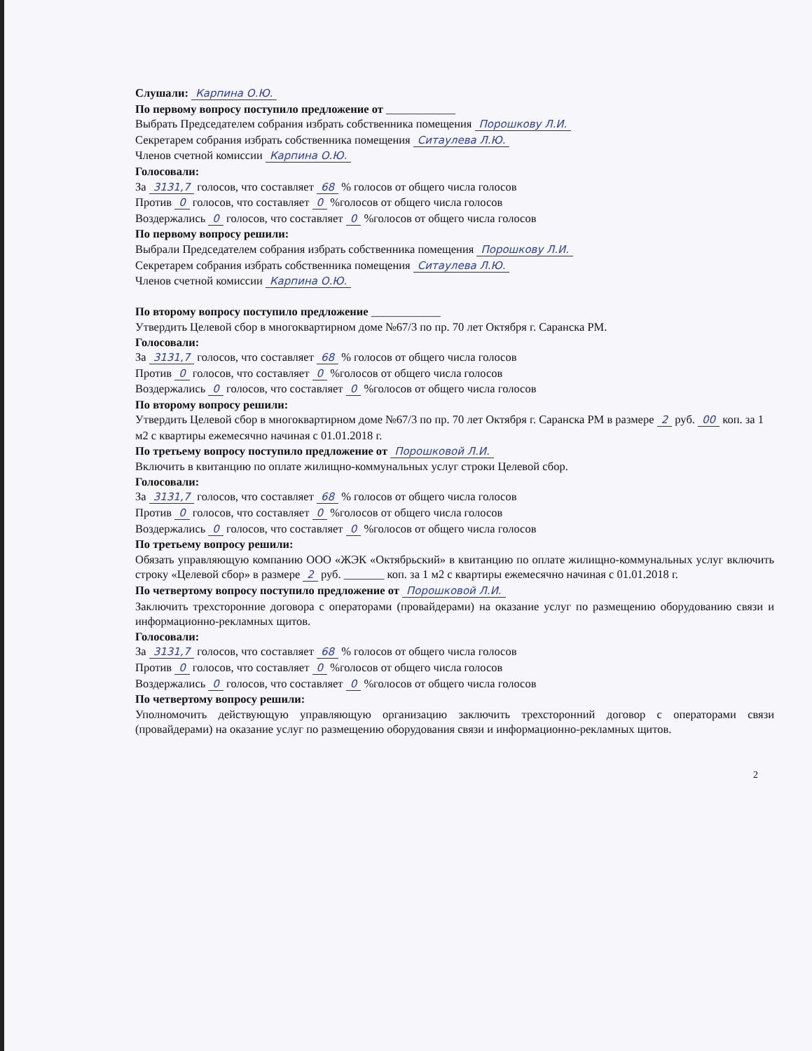Слушали: Карпина О.Ю.
По первому вопросу поступило предложение от ____________
Выбрать Председателем собрания избрать собственника помещения Порошкову Л.И.
Секретарем собрания избрать собственника помещения Ситаулева Л.Ю.
Членов счетной комиссии Карпина О.Ю.
Голосовали:
За 3131,7 голосов, что составляет 68 % голосов от общего числа голосов
Против 0 голосов, что составляет 0 %голосов от общего числа голосов
Воздержались 0 голосов, что составляет 0 %голосов от общего числа голосов
По первому вопросу решили:
Выбрали Председателем собрания избрать собственника помещения Порошкову Л.И.
Секретарем собрания избрать собственника помещения Ситаулева Л.Ю.
Членов счетной комиссии Карпина О.Ю.
По второму вопросу поступило предложение ____________
Утвердить Целевой сбор в многоквартирном доме №67/3 по пр. 70 лет Октября г. Саранска РМ.
Голосовали:
За 3131,7 голосов, что составляет 68 % голосов от общего числа голосов
Против 0 голосов, что составляет 0 %голосов от общего числа голосов
Воздержались 0 голосов, что составляет 0 %голосов от общего числа голосов
По второму вопросу решили:
Утвердить Целевой сбор в многоквартирном доме №67/3 по пр. 70 лет Октября г. Саранска РМ в размере 2 руб. 00 коп. за 1 м2 с квартиры ежемесячно начиная с 01.01.2018 г.
По третьему вопросу поступило предложение от Порошковой Л.И.
Включить в квитанцию по оплате жилищно-коммунальных услуг строки Целевой сбор.
Голосовали:
За 3131,7 голосов, что составляет 68 % голосов от общего числа голосов
Против 0 голосов, что составляет 0 %голосов от общего числа голосов
Воздержались 0 голосов, что составляет 0 %голосов от общего числа голосов
По третьему вопросу решили:
Обязать управляющую компанию ООО «ЖЭК «Октябрьский» в квитанцию по оплате жилищно-коммунальных услуг включить строку «Целевой сбор» в размере 2 руб. _______ коп. за 1 м2 с квартиры ежемесячно начиная с 01.01.2018 г.
По четвертому вопросу поступило предложение от Порошковой Л.И.
Заключить трехсторонние договора с операторами (провайдерами) на оказание услуг по размещению оборудованию связи и информационно-рекламных щитов.
Голосовали:
За 3131,7 голосов, что составляет 68 % голосов от общего числа голосов
Против 0 голосов, что составляет 0 %голосов от общего числа голосов
Воздержались 0 голосов, что составляет 0 %голосов от общего числа голосов
По четвертому вопросу решили:
Уполномочить действующую управляющую организацию заключить трехсторонний договор с операторами связи (провайдерами) на оказание услуг по размещению оборудования связи и информационно-рекламных щитов.
2